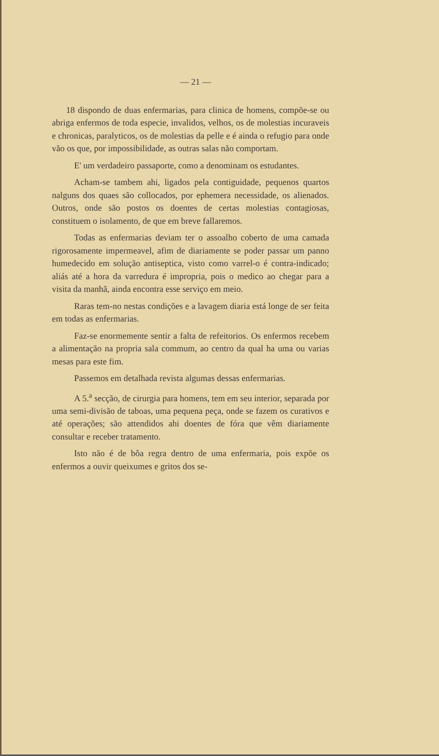— 21 —
18 dispondo de duas enfermarias, para clinica de homens, compõe-se ou abriga enfermos de toda especie, invalidos, velhos, os de molestias incuraveis e chronicas, paralyticos, os de molestias da pelle e é ainda o refugio para onde vão os que, por impossibilidade, as outras salas não comportam.
E' um verdadeiro passaporte, como a denominam os estudantes.
Acham-se tambem ahi, ligados pela contiguidade, pequenos quartos nalguns dos quaes são collocados, por ephemera necessidade, os alienados. Outros, onde são postos os doentes de certas molestias contagiosas, constituem o isolamento, de que em breve fallaremos.
Todas as enfermarias deviam ter o assoalho coberto de uma camada rigorosamente impermeavel, afim de diariamente se poder passar um panno humedecido em solução antiseptica, visto como varrel-o é contra-indicado; aliás até a hora da varredura é impropria, pois o medico ao chegar para a visita da manhã, ainda encontra esse serviço em meio.
Raras tem-no nestas condições e a lavagem diaria está longe de ser feita em todas as enfermarias.
Faz-se enormemente sentir a falta de refeitorios. Os enfermos recebem a alimentação na propria sala commum, ao centro da qual ha uma ou varias mesas para este fim.
Passemos em detalhada revista algumas dessas enfermarias.
A 5.<sup>a</sup> secção, de cirurgia para homens, tem em seu interior, separada por uma semi-divisão de taboas, uma pequena peça, onde se fazem os curativos e até operações; são attendidos ahi doentes de fóra que vêm diariamente consultar e receber tratamento.
Isto não é de bôa regra dentro de uma enfermaria, pois expõe os enfermos a ouvir queixumes e gritos dos se-